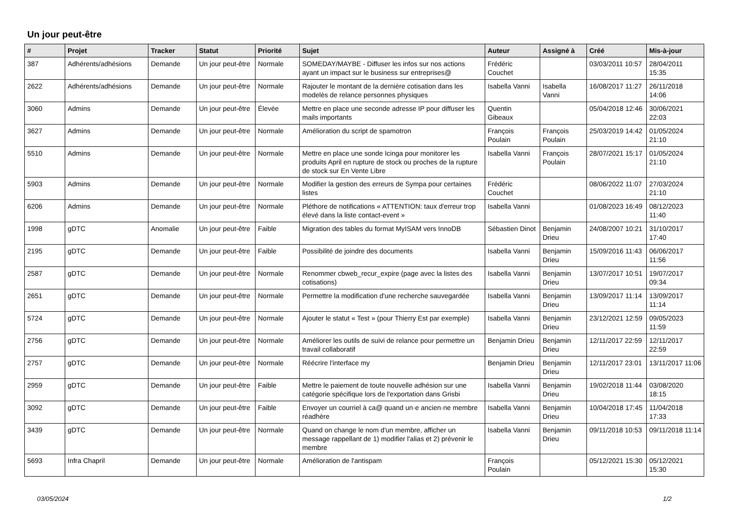Un jour peut-être
| # | Projet | Tracker | Statut | Priorité | Sujet | Auteur | Assigné à | Créé | Mis-à-jour |
| --- | --- | --- | --- | --- | --- | --- | --- | --- | --- |
| 387 | Adhérents/adhésions | Demande | Un jour peut-être | Normale | SOMEDAY/MAYBE - Diffuser les infos sur nos actions ayant un impact sur le business sur entreprises@ | Frédéric Couchet | | 03/03/2011 10:57 | 28/04/2011 15:35 |
| 2622 | Adhérents/adhésions | Demande | Un jour peut-être | Normale | Rajouter le montant de la dernière cotisation dans les modelès de relance personnes physiques | Isabella Vanni | Isabella Vanni | 16/08/2017 11:27 | 26/11/2018 14:06 |
| 3060 | Admins | Demande | Un jour peut-être | Élevée | Mettre en place une seconde adresse IP pour diffuser les mails importants | Quentin Gibeaux | | 05/04/2018 12:46 | 30/06/2021 22:03 |
| 3627 | Admins | Demande | Un jour peut-être | Normale | Amélioration du script de spamotron | François Poulain | François Poulain | 25/03/2019 14:42 | 01/05/2024 21:10 |
| 5510 | Admins | Demande | Un jour peut-être | Normale | Mettre en place une sonde Icinga pour monitorer les produits April en rupture de stock ou proches de la rupture de stock sur En Vente Libre | Isabella Vanni | François Poulain | 28/07/2021 15:17 | 01/05/2024 21:10 |
| 5903 | Admins | Demande | Un jour peut-être | Normale | Modifier la gestion des erreurs de Sympa pour certaines listes | Frédéric Couchet | | 08/06/2022 11:07 | 27/03/2024 21:10 |
| 6206 | Admins | Demande | Un jour peut-être | Normale | Pléthore de notifications « ATTENTION: taux d'erreur trop élevé dans la liste contact-event » | Isabella Vanni | | 01/08/2023 16:49 | 08/12/2023 11:40 |
| 1998 | gDTC | Anomalie | Un jour peut-être | Faible | Migration des tables du format MyISAM vers InnoDB | Sébastien Dinot | Benjamin Drieu | 24/08/2007 10:21 | 31/10/2017 17:40 |
| 2195 | gDTC | Demande | Un jour peut-être | Faible | Possibilité de joindre des documents | Isabella Vanni | Benjamin Drieu | 15/09/2016 11:43 | 06/06/2017 11:56 |
| 2587 | gDTC | Demande | Un jour peut-être | Normale | Renommer cbweb_recur_expire (page avec la listes des cotisations) | Isabella Vanni | Benjamin Drieu | 13/07/2017 10:51 | 19/07/2017 09:34 |
| 2651 | gDTC | Demande | Un jour peut-être | Normale | Permettre la modification d'une recherche sauvegardée | Isabella Vanni | Benjamin Drieu | 13/09/2017 11:14 | 13/09/2017 11:14 |
| 5724 | gDTC | Demande | Un jour peut-être | Normale | Ajouter le statut « Test » (pour Thierry Est par exemple) | Isabella Vanni | Benjamin Drieu | 23/12/2021 12:59 | 09/05/2023 11:59 |
| 2756 | gDTC | Demande | Un jour peut-être | Normale | Améliorer les outils de suivi de relance pour permettre un travail collaboratif | Benjamin Drieu | Benjamin Drieu | 12/11/2017 22:59 | 12/11/2017 22:59 |
| 2757 | gDTC | Demande | Un jour peut-être | Normale | Réécrire l'interface my | Benjamin Drieu | Benjamin Drieu | 12/11/2017 23:01 | 13/11/2017 11:06 |
| 2959 | gDTC | Demande | Un jour peut-être | Faible | Mettre le paiement de toute nouvelle adhésion sur une catégorie spécifique lors de l'exportation dans Grisbi | Isabella Vanni | Benjamin Drieu | 19/02/2018 11:44 | 03/08/2020 18:15 |
| 3092 | gDTC | Demande | Un jour peut-être | Faible | Envoyer un courriel à ca@ quand un·e ancien·ne membre réadhère | Isabella Vanni | Benjamin Drieu | 10/04/2018 17:45 | 11/04/2018 17:33 |
| 3439 | gDTC | Demande | Un jour peut-être | Normale | Quand on change le nom d'un membre, afficher un message rappellant de 1) modifier l'alias et 2) prévenir le membre | Isabella Vanni | Benjamin Drieu | 09/11/2018 10:53 | 09/11/2018 11:14 |
| 5693 | Infra Chapril | Demande | Un jour peut-être | Normale | Amélioration de l'antispam | François Poulain | | 05/12/2021 15:30 | 05/12/2021 15:30 |
03/05/2024 1/2